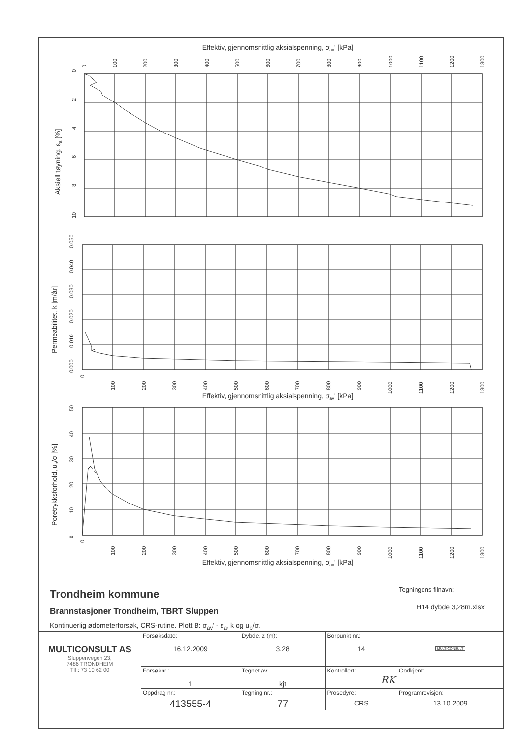Effektiv, gjennomsnittlig aksialspenning, σav' [kPa]
0
100
200
300
400
500
600
700
800
900
1000
1100
1200
1300
0
2
4
6
8
10
Aksiell tøyning, εa [%]
0.000
0.010
0.020
0.030
0.040
0.050
Permeabilitet, k [m/år]
0
100
200
300
400
500
600
700
800
900
1000
1100
1200
1300
Effektiv, gjennomsnittlig aksialspenning, σav' [kPa]
0
10
20
30
40
50
Poretrykksforhold, ub/σ [%]
0
100
200
300
400
500
600
700
800
900
1000
1100
1200
1300
Effektiv, gjennomsnittlig aksialspenning, σav' [kPa]
| Trondheim kommune Brannstasjoner Trondheim, TBRT Sluppen Kontinuerlig ødometerforsøk, CRS-rutine. Plott B: σ<sub>av</sub>' - ε<sub>a</sub>, k og u<sub>b</sub>/σ. | | | | Tegningens filnavn: H14 dybde 3,28m.xlsx |
| MULTICONSULT AS Sluppenvegen 23, 7486 TRONDHEIM Tlf.: 73 10 62 00 | Forsøksdato: 16.12.2009 | Dybde, z (m): 3.28 | Borpunkt nr.: 14 | MULTICONSULT |
| | Forsøknr.: 1 | Tegnet av: kjt | Kontrollert: RK | Godkjent: |
| | Oppdrag nr.: 413555-4 | Tegning nr.: 77 | Prosedyre: CRS | Programrevisjon: 13.10.2009 |